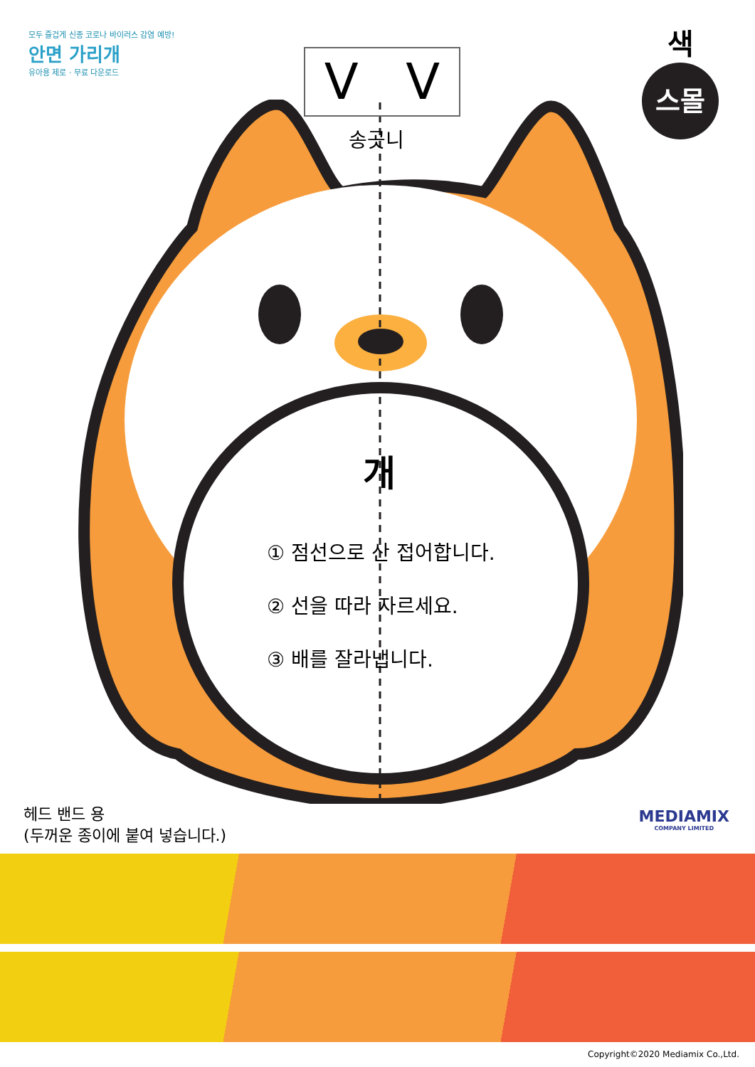모두 즐겁게 신종 코로나 바이러스 감염 예방!
안면 가리개
유아용 제로 · 무료 다운로드
색
스몰
V V
송곳니
개
① 점선으로 산 접어합니다.
② 선을 따라 자르세요.
③ 배를 잘라냅니다.
헤드 밴드 용
(두꺼운 종이에 붙여 넣습니다.)
MEDIAMIX
COMPANY LIMITED
Copyright©2020 Mediamix Co.,Ltd.